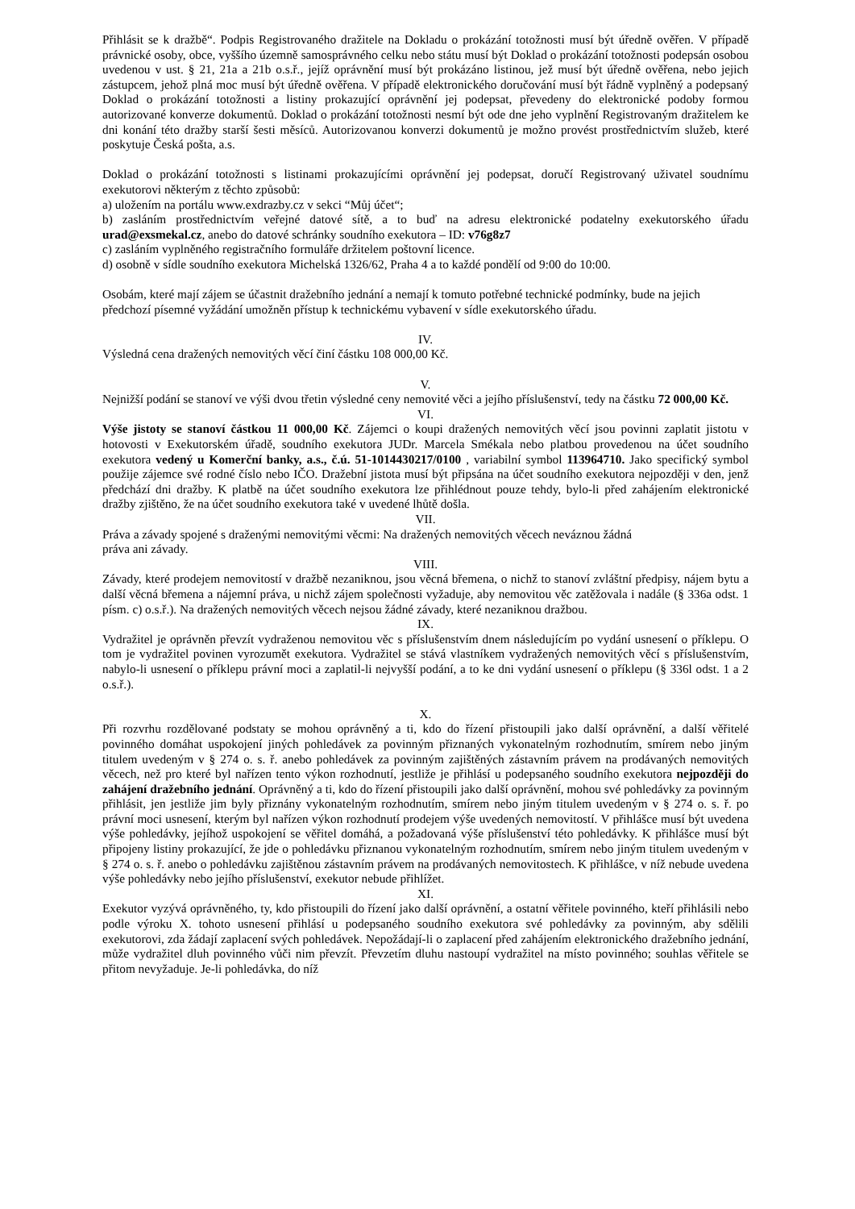Přihlásit se k dražbě“. Podpis Registrovaného dražitele na Dokladu o prokázání totožnosti musí být úředně ověřen. V případě právnické osoby, obce, vyššího územně samosprávného celku nebo státu musí být Doklad o prokázání totožnosti podepsán osobou uvedenou v ust. § 21, 21a a 21b o.s.ř., jejíž oprávnění musí být prokázáno listinou, jež musí být úředně ověřena, nebo jejich zástupcem, jehož plná moc musí být úředně ověřena. V případě elektronického doručování musí být řádně vyplněný a podepsaný Doklad o prokázání totožnosti a listiny prokazující oprávnění jej podepsat, převedeny do elektronické podoby formou autorizované konverze dokumentů. Doklad o prokázání totožnosti nesmí být ode dne jeho vyplnění Registrovaným dražitelem ke dni konání této dražby starší šesti měsíců. Autorizovanou konverzi dokumentů je možno provést prostřednictvím služeb, které poskytuje Česká pošta, a.s.
Doklad o prokázání totožnosti s listinami prokazujícími oprávnění jej podepsat, doručí Registrovaný uživatel soudnímu exekutorovi některým z těchto způsobů:
a) uložením na portálu www.exdrazby.cz v sekci “Můj účet“;
b) zasláním prostřednictvím veřejné datové sítě, a to buď na adresu elektronické podatelny exekutorského úřadu urad@exsmekal.cz, anebo do datové schránky soudního exekutora – ID: v76g8z7
c) zasláním vyplněného registračního formuláře držitelem poštovní licence.
d) osobně v sídle soudního exekutora Michelská 1326/62, Praha 4 a to každé pondělí od 9:00 do 10:00.
Osobám, které mají zájem se účastnit dražebního jednání a nemají k tomuto potřebné technické podmínky, bude na jejich předchozí písemné vyžádání umožněn přístup k technickému vybavení v sídle exekutorského úřadu.
IV.
Výsledná cena dražených nemovitých věcí činí částku 108 000,00 Kč.
V.
Nejnižší podání se stanoví ve výši dvou třetin výsledné ceny nemovité věci a jejího příslušenství, tedy na částku 72 000,00 Kč.
VI.
Výše jistoty se stanoví částkou 11 000,00 Kč. Zájemci o koupi dražených nemovitých věcí jsou povinni zaplatit jistotu v hotovosti v Exekutorském úřadě, soudního exekutora JUDr. Marcela Smékala nebo platbou provedenou na účet soudního exekutora vedený u Komerční banky, a.s., č.ú. 51-1014430217/0100 , variabilní symbol 113964710. Jako specifický symbol použije zájemce své rodné číslo nebo IČO. Dražební jistota musí být připsána na účet soudního exekutora nejpozději v den, jenž předchází dni dražby. K platbě na účet soudního exekutora lze přihlédnout pouze tehdy, bylo-li před zahájením elektronické dražby zjištěno, že na účet soudního exekutora také v uvedené lhůtě došla.
VII.
Práva a závady spojené s draženými nemovitými věcmi: Na dražených nemovitých věcech neváznou žádná
práva ani závady.
VIII.
Závady, které prodejem nemovitostí v dražbě nezaniknou, jsou věcná břemena, o nichž to stanoví zvláštní předpisy, nájem bytu a další věcná břemena a nájemní práva, u nichž zájem společnosti vyžaduje, aby nemovitou věc zatěžovala i nadále (§ 336a odst. 1 písm. c) o.s.ř.). Na dražených nemovitých věcech nejsou žádné závady, které nezaniknou dražbou.
IX.
Vydražitel je oprávněn převzít vydraženou nemovitou věc s příslušenstvím dnem následujícím po vydání usnesení o příklepu. O tom je vydražitel povinen vyrozumět exekutora. Vydražitel se stává vlastníkem vydražených nemovitých věcí s příslušenstvím, nabylo-li usnesení o příklepu právní moci a zaplatil-li nejvyšší podání, a to ke dni vydání usnesení o příklepu (§ 336l odst. 1 a 2 o.s.ř.).
X.
Při rozvrhu rozdělované podstaty se mohou oprávněný a ti, kdo do řízení přistoupili jako další oprávnění, a další věřitelé povinného domáhat uspokojení jiných pohledávek za povinným přiznaných vykonatelným rozhodnutím, smírem nebo jiným titulem uvedeným v § 274 o. s. ř. anebo pohledávek za povinným zajištěných zástavním právem na prodávaných nemovitých věcech, než pro které byl nařízen tento výkon rozhodnutí, jestliže je přihlásí u podepsaného soudního exekutora nejpozději do zahájení dražebního jednání. Oprávněný a ti, kdo do řízení přistoupili jako další oprávnění, mohou své pohledávky za povinným přihlásit, jen jestliže jim byly přiznány vykonatelným rozhodnutím, smírem nebo jiným titulem uvedeným v § 274 o. s. ř. po právní moci usnesení, kterým byl nařízen výkon rozhodnutí prodejem výše uvedených nemovitostí. V přihlášce musí být uvedena výše pohledávky, jejíhož uspokojení se věřitel domáhá, a požadovaná výše příslušenství této pohledávky. K přihlášce musí být připojeny listiny prokazující, že jde o pohledávku přiznanou vykonatelným rozhodnutím, smírem nebo jiným titulem uvedeným v § 274 o. s. ř. anebo o pohledávku zajištěnou zástavním právem na prodávaných nemovitostech. K přihlášce, v níž nebude uvedena výše pohledávky nebo jejího příslušenství, exekutor nebude přihlížet.
XI.
Exekutor vyzývá oprávněného, ty, kdo přistoupili do řízení jako další oprávnění, a ostatní věřitele povinného, kteří přihlásili nebo podle výroku X. tohoto usnesení přihlásí u podepsaného soudního exekutora své pohledávky za povinným, aby sdělili exekutorovi, zda žádají zaplacení svých pohledávek. Nepožádají-li o zaplacení před zahájením elektronického dražebního jednání, může vydražitel dluh povinného vůči nim převzít. Převzetím dluhu nastoupí vydražitel na místo povinného; souhlas věřitele se přitom nevyžaduje. Je-li pohledávka, do níž